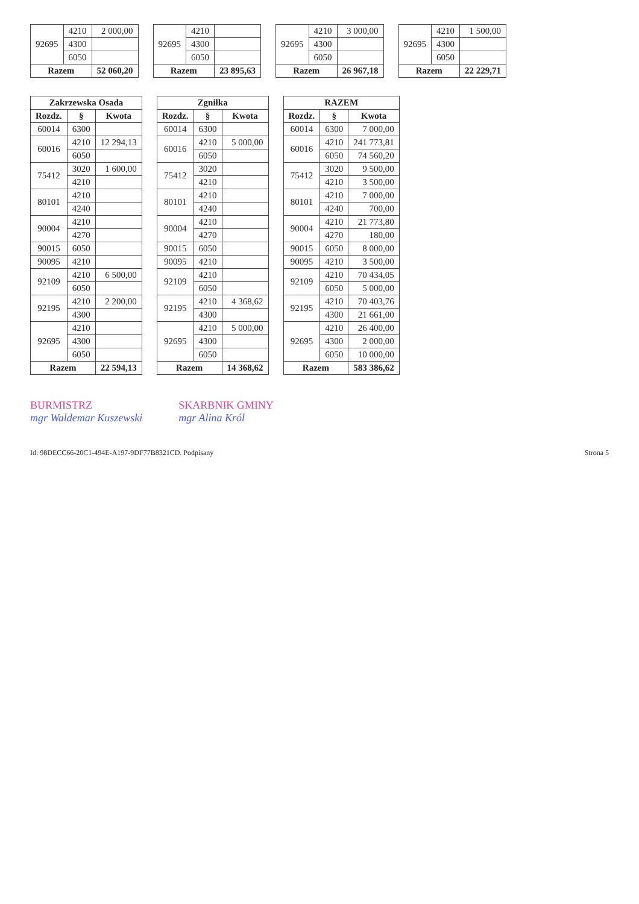| 92695 | 4210 | 2 000,00 |
| | 4300 | |
| | 6050 | |
| Razem | | 52 060,20 |
| 92695 | 4210 | |
| | 4300 | |
| | 6050 | |
| Razem | | 23 895,63 |
| 92695 | 4210 | 3 000,00 |
| | 4300 | |
| | 6050 | |
| Razem | | 26 967,18 |
| 92695 | 4210 | 1 500,00 |
| | 4300 | |
| | 6050 | |
| Razem | | 22 229,71 |
| Zakrzewska Osada | | |
| --- | --- | --- |
| Rozdz. | § | Kwota |
| 60014 | 6300 | |
| 60016 | 4210 | 12 294,13 |
| | 6050 | |
| 75412 | 3020 | 1 600,00 |
| | 4210 | |
| 80101 | 4210 | |
| | 4240 | |
| 90004 | 4210 | |
| | 4270 | |
| 90015 | 6050 | |
| 90095 | 4210 | |
| 92109 | 4210 | 6 500,00 |
| | 6050 | |
| 92195 | 4210 | 2 200,00 |
| | 4300 | |
| 92695 | 4210 | |
| | 4300 | |
| | 6050 | |
| Razem | | 22 594,13 |
| Zgniłka | | |
| --- | --- | --- |
| Rozdz. | § | Kwota |
| 60014 | 6300 | |
| 60016 | 4210 | 5 000,00 |
| | 6050 | |
| 75412 | 3020 | |
| | 4210 | |
| 80101 | 4210 | |
| | 4240 | |
| 90004 | 4210 | |
| | 4270 | |
| 90015 | 6050 | |
| 90095 | 4210 | |
| 92109 | 4210 | |
| | 6050 | |
| 92195 | 4210 | 4 368,62 |
| | 4300 | |
| 92695 | 4210 | 5 000,00 |
| | 4300 | |
| | 6050 | |
| Razem | | 14 368,62 |
| RAZEM | | |
| --- | --- | --- |
| Rozdz. | § | Kwota |
| 60014 | 6300 | 7 000,00 |
| 60016 | 4210 | 241 773,81 |
| | 6050 | 74 560,20 |
| 75412 | 3020 | 9 500,00 |
| | 4210 | 3 500,00 |
| 80101 | 4210 | 7 000,00 |
| | 4240 | 700,00 |
| 90004 | 4210 | 21 773,80 |
| | 4270 | 180,00 |
| 90015 | 6050 | 8 000,00 |
| 90095 | 4210 | 3 500,00 |
| 92109 | 4210 | 70 434,05 |
| | 6050 | 5 000,00 |
| 92195 | 4210 | 70 403,76 |
| | 4300 | 21 661,00 |
| 92695 | 4210 | 26 400,00 |
| | 4300 | 2 000,00 |
| | 6050 | 10 000,00 |
| Razem | | 583 386,62 |
BURMISTRZ
mgr Waldemar Kuszewski
SKARBNIK GMINY
mgr Alina Król
Id: 98DECC66-20C1-494E-A197-9DF77B8321CD. Podpisany Strona 5